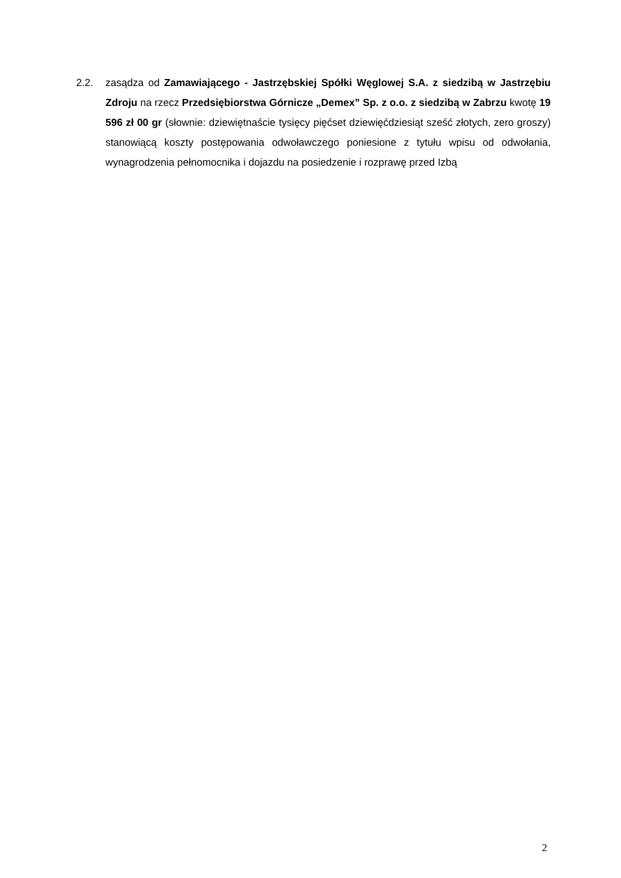2.2. zasądza od Zamawiającego - Jastrzębskiej Spółki Węglowej S.A. z siedzibą w Jastrzębiu Zdroju na rzecz Przedsiębiorstwa Górnicze „Demex” Sp. z o.o. z siedzibą w Zabrzu kwotę 19 596 zł 00 gr (słownie: dziewiętnaście tysięcy pięćset dziewięćdziesiąt sześć złotych, zero groszy) stanowiącą koszty postępowania odwoławczego poniesione z tytułu wpisu od odwołania, wynagrodzenia pełnomocnika i dojazdu na posiedzenie i rozprawę przed Izbą
2